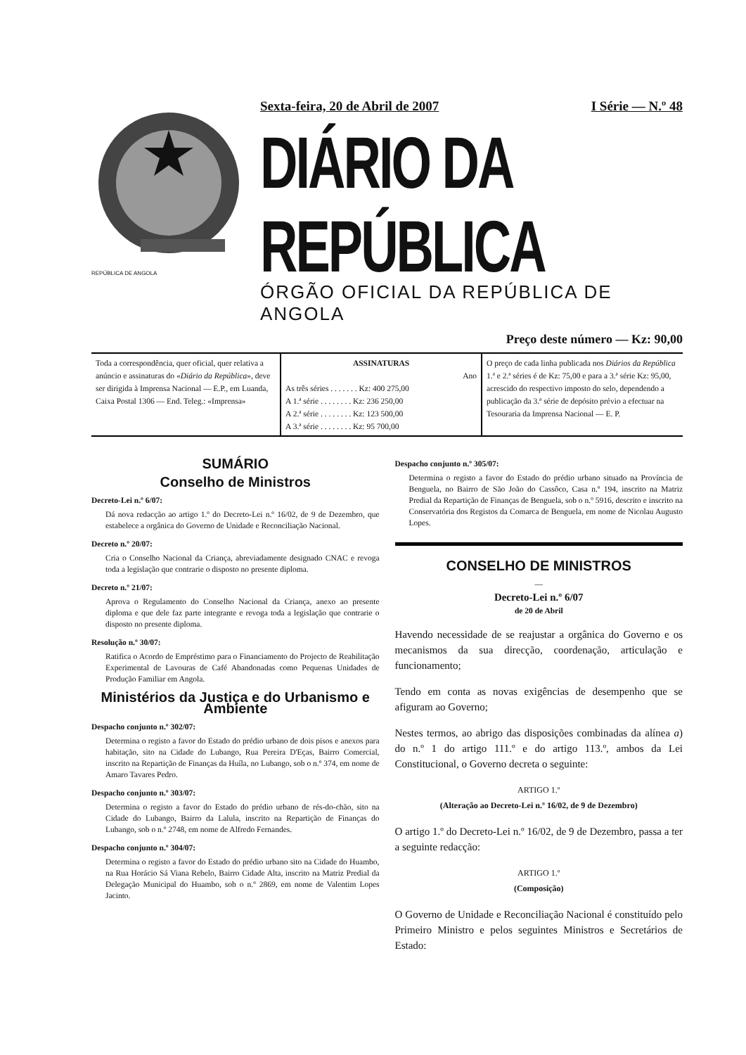REPÚBLICA DE ANGOLA
Sexta-feira, 20 de Abril de 2007 I Série — N.º 48
DIÁRIO DA REPÚBLICA
ÓRGÃO OFICIAL DA REPÚBLICA DE ANGOLA
Preço deste número — Kz: 90,00
| Toda a correspondência, quer oficial, quer relativa a anúncio e assinaturas do « Diário da República », deve ser dirigida à Imprensa Nacional — E.P., em Luanda, Caixa Postal 1306 — End. Teleg.: «Imprensa» | ASSINATURAS Ano As três séries . . . . . . . Kz: 400 275,00 A 1.ª série . . . . . . . . Kz: 236 250,00 A 2.ª série . . . . . . . . Kz: 123 500,00 A 3.ª série . . . . . . . . Kz: 95 700,00 | O preço de cada linha publicada nos Diários da República 1.ª e 2.ª séries é de Kz: 75,00 e para a 3.ª série Kz: 95,00, acrescido do respectivo imposto do selo, dependendo a publicação da 3.ª série de depósito prévio a efectuar na Tesouraria da Imprensa Nacional — E. P. |
SUMÁRIO
Conselho de Ministros
Decreto-Lei n.º 6/07:
Dá nova redacção ao artigo 1.º do Decreto-Lei n.º 16/02, de 9 de Dezembro, que estabelece a orgânica do Governo de Unidade e Reconciliação Nacional.
Decreto n.º 20/07:
Cria o Conselho Nacional da Criança, abreviadamente designado CNAC e revoga toda a legislação que contrarie o disposto no presente diploma.
Decreto n.º 21/07:
Aprova o Regulamento do Conselho Nacional da Criança, anexo ao presente diploma e que dele faz parte integrante e revoga toda a legislação que contrarie o disposto no presente diploma.
Resolução n.º 30/07:
Ratifica o Acordo de Empréstimo para o Financiamento do Projecto de Reabilitação Experimental de Lavouras de Café Abandonadas como Pequenas Unidades de Produção Familiar em Angola.
Ministérios da Justiça e do Urbanismo e Ambiente
Despacho conjunto n.º 302/07:
Determina o registo a favor do Estado do prédio urbano de dois pisos e anexos para habitação, sito na Cidade do Lubango, Rua Pereira D'Eças, Bairro Comercial, inscrito na Repartição de Finanças da Huíla, no Lubango, sob o n.º 374, em nome de Amaro Tavares Pedro.
Despacho conjunto n.º 303/07:
Determina o registo a favor do Estado do prédio urbano de rés-do-chão, sito na Cidade do Lubango, Bairro da Lalula, inscrito na Repartição de Finanças do Lubango, sob o n.º 2748, em nome de Alfredo Fernandes.
Despacho conjunto n.º 304/07:
Determina o registo a favor do Estado do prédio urbano sito na Cidade do Huambo, na Rua Horácio Sá Viana Rebelo, Bairro Cidade Alta, inscrito na Matriz Predial da Delegação Municipal do Huambo, sob o n.º 2869, em nome de Valentim Lopes Jacinto.
Despacho conjunto n.º 305/07:
Determina o registo a favor do Estado do prédio urbano situado na Província de Benguela, no Bairro de São João do Cassôco, Casa n.º 194, inscrito na Matriz Predial da Repartição de Finanças de Benguela, sob o n.º 5916, descrito e inscrito na Conservatória dos Registos da Comarca de Benguela, em nome de Nicolau Augusto Lopes.
CONSELHO DE MINISTROS
—
Decreto-Lei n.º 6/07
de 20 de Abril
Havendo necessidade de se reajustar a orgânica do Governo e os mecanismos da sua direcção, coordenação, articulação e funcionamento;
Tendo em conta as novas exigências de desempenho que se afiguram ao Governo;
Nestes termos, ao abrigo das disposições combinadas da alínea a) do n.º 1 do artigo 111.º e do artigo 113.º, ambos da Lei Constitucional, o Governo decreta o seguinte:
ARTIGO 1.º
(Alteração ao Decreto-Lei n.º 16/02, de 9 de Dezembro)
O artigo 1.º do Decreto-Lei n.º 16/02, de 9 de Dezembro, passa a ter a seguinte redacção:
ARTIGO 1.º
(Composição)
O Governo de Unidade e Reconciliação Nacional é constituído pelo Primeiro Ministro e pelos seguintes Ministros e Secretários de Estado: